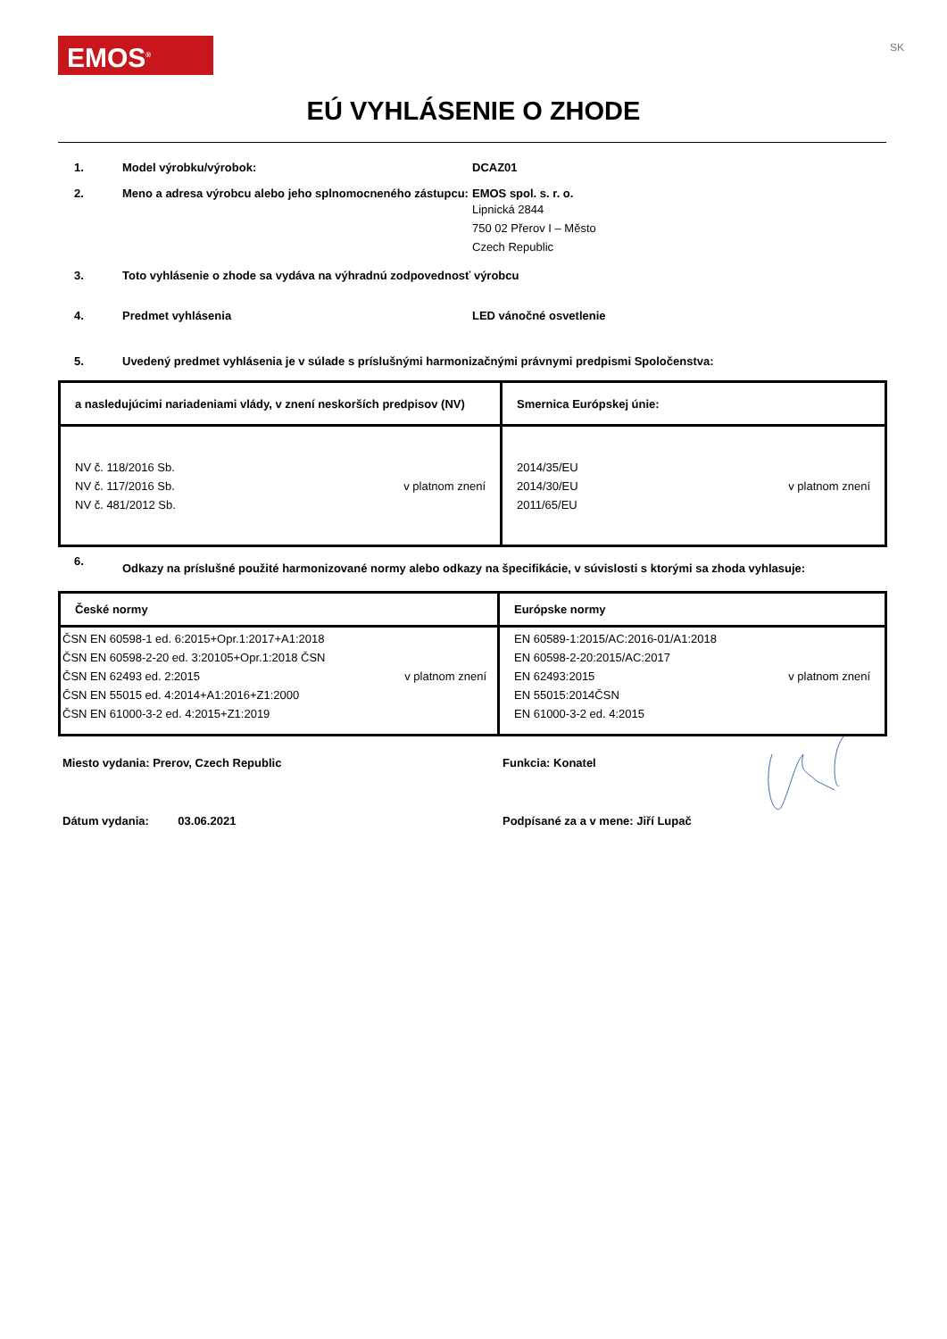EMOS<sup>®</sup>
SK
EÚ VYHLÁSENIE O ZHODE
1. Model výrobku/výrobok: DCAZ01
2. Meno a adresa výrobcu alebo jeho splnomocneného zástupcu:
EMOS spol. s. r. o.
Lipnická 2844
750 02 Přerov I – Město
Czech Republic
3. Toto vyhlásenie o zhode sa vydáva na výhradnú zodpovednosť výrobcu
4. Predmet vyhlásenia LED vánočné osvetlenie
5. Uvedený predmet vyhlásenia je v súlade s príslušnými harmonizačnými právnymi predpismi Spoločenstva:
| a nasledujúcimi nariadeniami vlády, v znení neskorších predpisov (NV) | Smernica Európskej únie: |
| --- | --- |
| NV č. 118/2016 Sb. NV č. 117/2016 Sb. NV č. 481/2012 Sb. v platnom znení | 2014/35/EU 2014/30/EU 2011/65/EU v platnom znení |
6.
Odkazy na príslušné použité harmonizované normy alebo odkazy na špecifikácie, v súvislosti s ktorými sa zhoda vyhlasuje:
| České normy | Európske normy |
| --- | --- |
| ČSN EN 60598-1 ed. 6:2015+Opr.1:2017+A1:2018 ČSN EN 60598-2-20 ed. 3:20105+Opr.1:2018 ČSN ČSN EN 62493 ed. 2:2015 ČSN EN 55015 ed. 4:2014+A1:2016+Z1:2000 ČSN EN 61000-3-2 ed. 4:2015+Z1:2019 v platnom znení | EN 60589-1:2015/AC:2016-01/A1:2018 EN 60598-2-20:2015/AC:2017 EN 62493:2015 EN 55015:2014ČSN EN 61000-3-2 ed. 4:2015 v platnom znení |
Miesto vydania: Prerov, Czech Republic Funkcia: Konatel
Dátum vydania: 03.06.2021 Podpísané za a v mene: Jiří Lupač